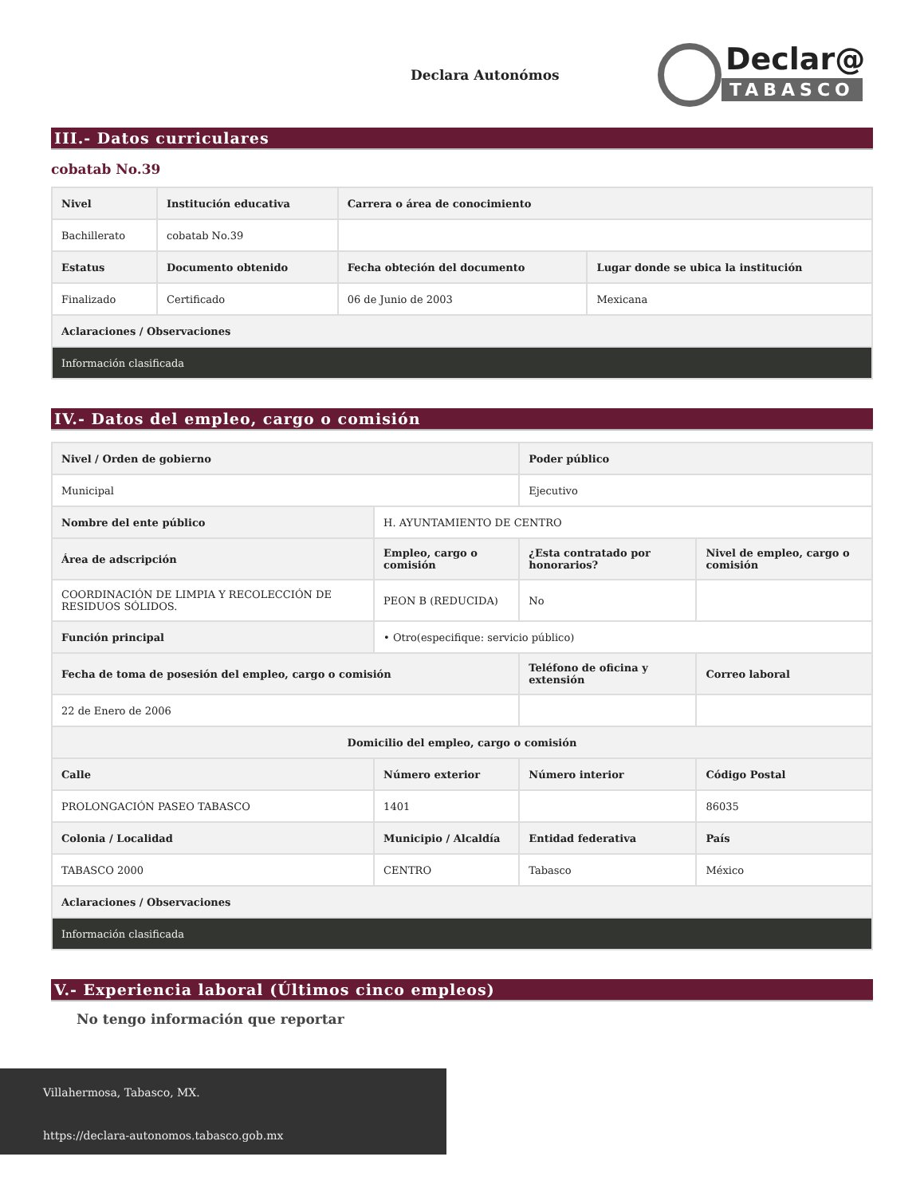Declara Autonómos
Declar@
TABASCO
III.- Datos curriculares
cobatab No.39
| Nivel | Institución educativa | Carrera o área de conocimiento | |
| --- | --- | --- | --- |
| Bachillerato | cobatab No.39 | | |
| Estatus | Documento obtenido | Fecha obteción del documento | Lugar donde se ubica la institución |
| Finalizado | Certificado | 06 de Junio de 2003 | Mexicana |
| Aclaraciones / Observaciones | | | |
| Información clasificada | | | |
IV.- Datos del empleo, cargo o comisión
| Nivel / Orden de gobierno | | Poder público | |
| --- | --- | --- | --- |
| Municipal | | Ejecutivo | |
| Nombre del ente público | H. AYUNTAMIENTO DE CENTRO | | |
| Área de adscripción | Empleo, cargo o comisión | ¿Esta contratado por honorarios? | Nivel de empleo, cargo o comisión |
| COORDINACIÓN DE LIMPIA Y RECOLECCIÓN DE RESIDUOS SÓLIDOS. | PEON B (REDUCIDA) | No | |
| Función principal | • Otro(especifique: servicio público) | | |
| Fecha de toma de posesión del empleo, cargo o comisión | | Teléfono de oficina y extensión | Correo laboral |
| 22 de Enero de 2006 | | | |
| Domicilio del empleo, cargo o comisión | | | |
| Calle | Número exterior | Número interior | Código Postal |
| PROLONGACIÓN PASEO TABASCO | 1401 | | 86035 |
| Colonia / Localidad | Municipio / Alcaldía | Entidad federativa | País |
| TABASCO 2000 | CENTRO | Tabasco | México |
| Aclaraciones / Observaciones | | | |
| Información clasificada | | | |
V.- Experiencia laboral (Últimos cinco empleos)
No tengo información que reportar
Villahermosa, Tabasco, MX.
https://declara-autonomos.tabasco.gob.mx